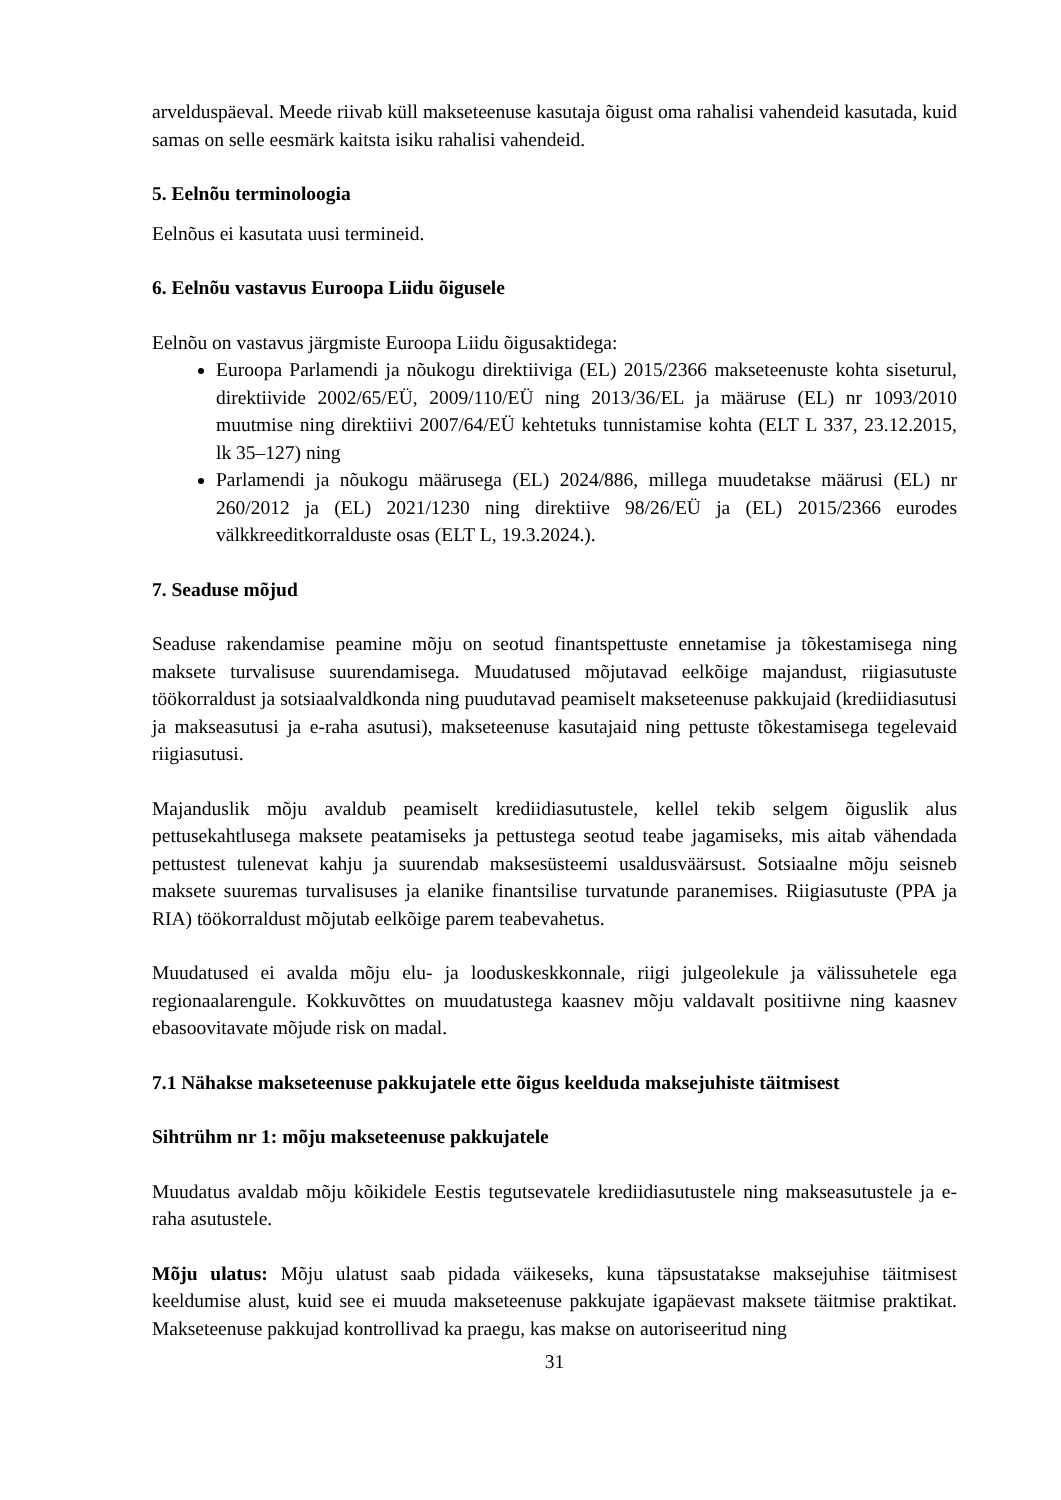arvelduspäeval. Meede riivab küll makseteenuse kasutaja õigust oma rahalisi vahendeid kasutada, kuid samas on selle eesmärk kaitsta isiku rahalisi vahendeid.
5. Eelnõu terminoloogia
Eelnõus ei kasutata uusi termineid.
6. Eelnõu vastavus Euroopa Liidu õigusele
Eelnõu on vastavus järgmiste Euroopa Liidu õigusaktidega:
Euroopa Parlamendi ja nõukogu direktiiviga (EL) 2015/2366 makseteenuste kohta siseturul, direktiivide 2002/65/EÜ, 2009/110/EÜ ning 2013/36/EL ja määruse (EL) nr 1093/2010 muutmise ning direktiivi 2007/64/EÜ kehtetuks tunnistamise kohta (ELT L 337, 23.12.2015, lk 35–127) ning
Parlamendi ja nõukogu määrusega (EL) 2024/886, millega muudetakse määrusi (EL) nr 260/2012 ja (EL) 2021/1230 ning direktiive 98/26/EÜ ja (EL) 2015/2366 eurodes välkkreeditkorralduste osas (ELT L, 19.3.2024.).
7. Seaduse mõjud
Seaduse rakendamise peamine mõju on seotud finantspettuste ennetamise ja tõkestamisega ning maksete turvalisuse suurendamisega. Muudatused mõjutavad eelkõige majandust, riigiasutuste töökorraldust ja sotsiaalvaldkonda ning puudutavad peamiselt makseteenuse pakkujaid (krediidiasutusi ja makseasutusi ja e-raha asutusi), makseteenuse kasutajaid ning pettuste tõkestamisega tegelevaid riigiasutusi.
Majanduslik mõju avaldub peamiselt krediidiasutustele, kellel tekib selgem õiguslik alus pettusekahtlusega maksete peatamiseks ja pettustega seotud teabe jagamiseks, mis aitab vähendada pettustest tulenevat kahju ja suurendab maksesüsteemi usaldusväärsust. Sotsiaalne mõju seisneb maksete suuremas turvalisuses ja elanike finantsilise turvatunde paranemises. Riigiasutuste (PPA ja RIA) töökorraldust mõjutab eelkõige parem teabevahetus.
Muudatused ei avalda mõju elu- ja looduskeskkonnale, riigi julgeolekule ja välissuhetele ega regionaalarengule. Kokkuvõttes on muudatustega kaasnev mõju valdavalt positiivne ning kaasnev ebasoovitavate mõjude risk on madal.
7.1 Nähakse makseteenuse pakkujatele ette õigus keelduda maksejuhiste täitmisest
Sihtrühm nr 1: mõju makseteenuse pakkujatele
Muudatus avaldab mõju kõikidele Eestis tegutsevatele krediidiasutustele ning makseasutustele ja e-raha asutustele.
Mõju ulatus: Mõju ulatust saab pidada väikeseks, kuna täpsustatakse maksejuhise täitmisest keeldumise alust, kuid see ei muuda makseteenuse pakkujate igapäevast maksete täitmise praktikat. Makseteenuse pakkujad kontrollivad ka praegu, kas makse on autoriseeritud ning
31